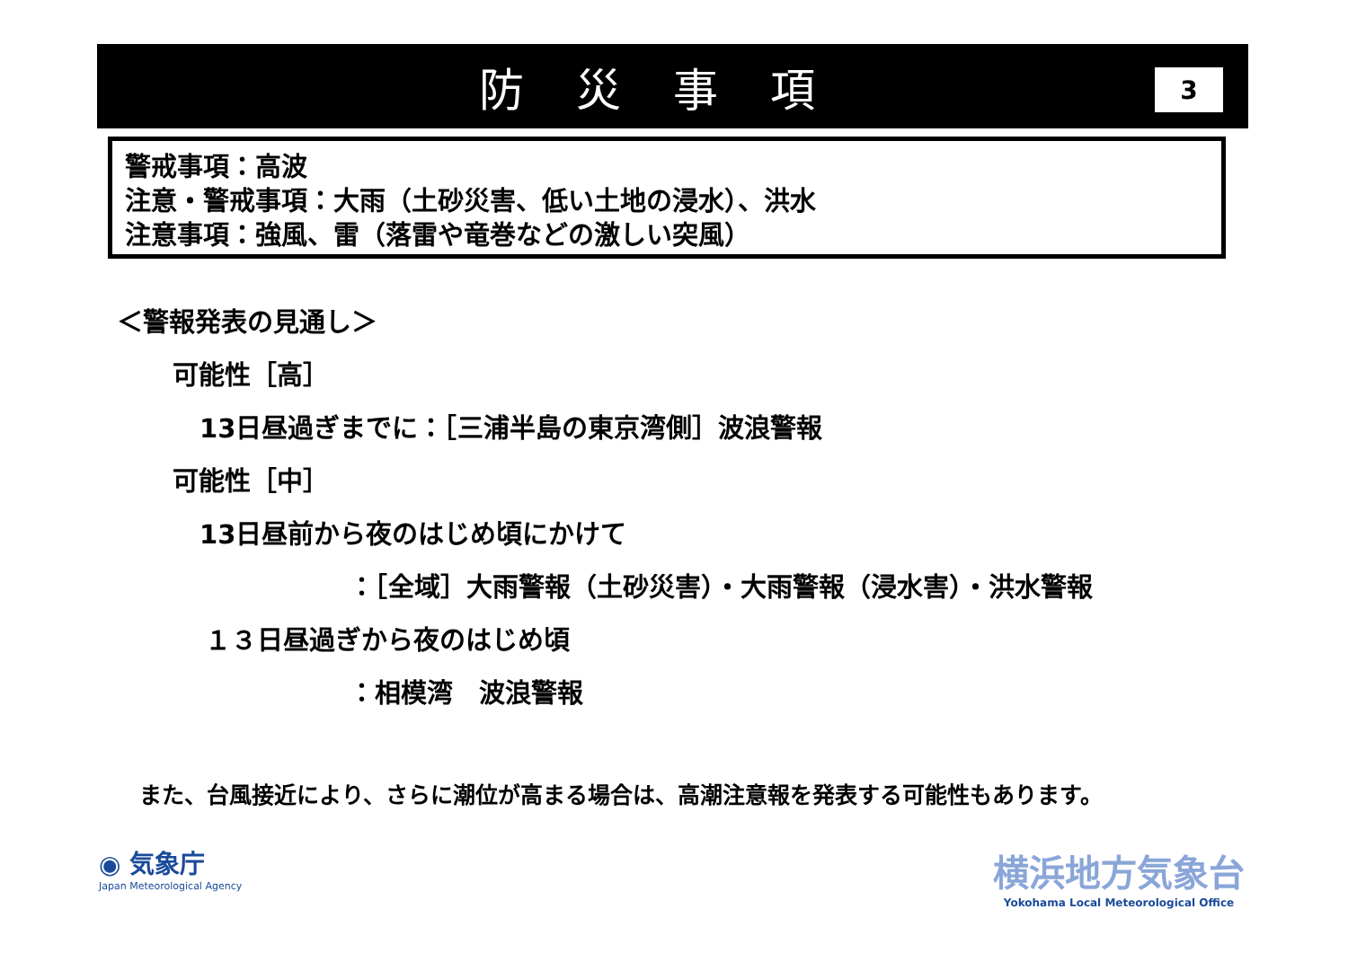防災事項
3
警戒事項：高波
注意・警戒事項：大雨（土砂災害、低い土地の浸水）、洪水
注意事項：強風、雷（落雷や竜巻などの激しい突風）
＜警報発表の見通し＞
可能性［高］
13日昼過ぎまでに：［三浦半島の東京湾側］波浪警報
可能性［中］
13日昼前から夜のはじめ頃にかけて
：［全域］大雨警報（土砂災害）・大雨警報（浸水害）・洪水警報
１３日昼過ぎから夜のはじめ頃
：相模湾　波浪警報
また、台風接近により、さらに潮位が高まる場合は、高潮注意報を発表する可能性もあります。
◉ 気象庁
Japan Meteorological Agency
横浜地方気象台
Yokohama Local Meteorological Office